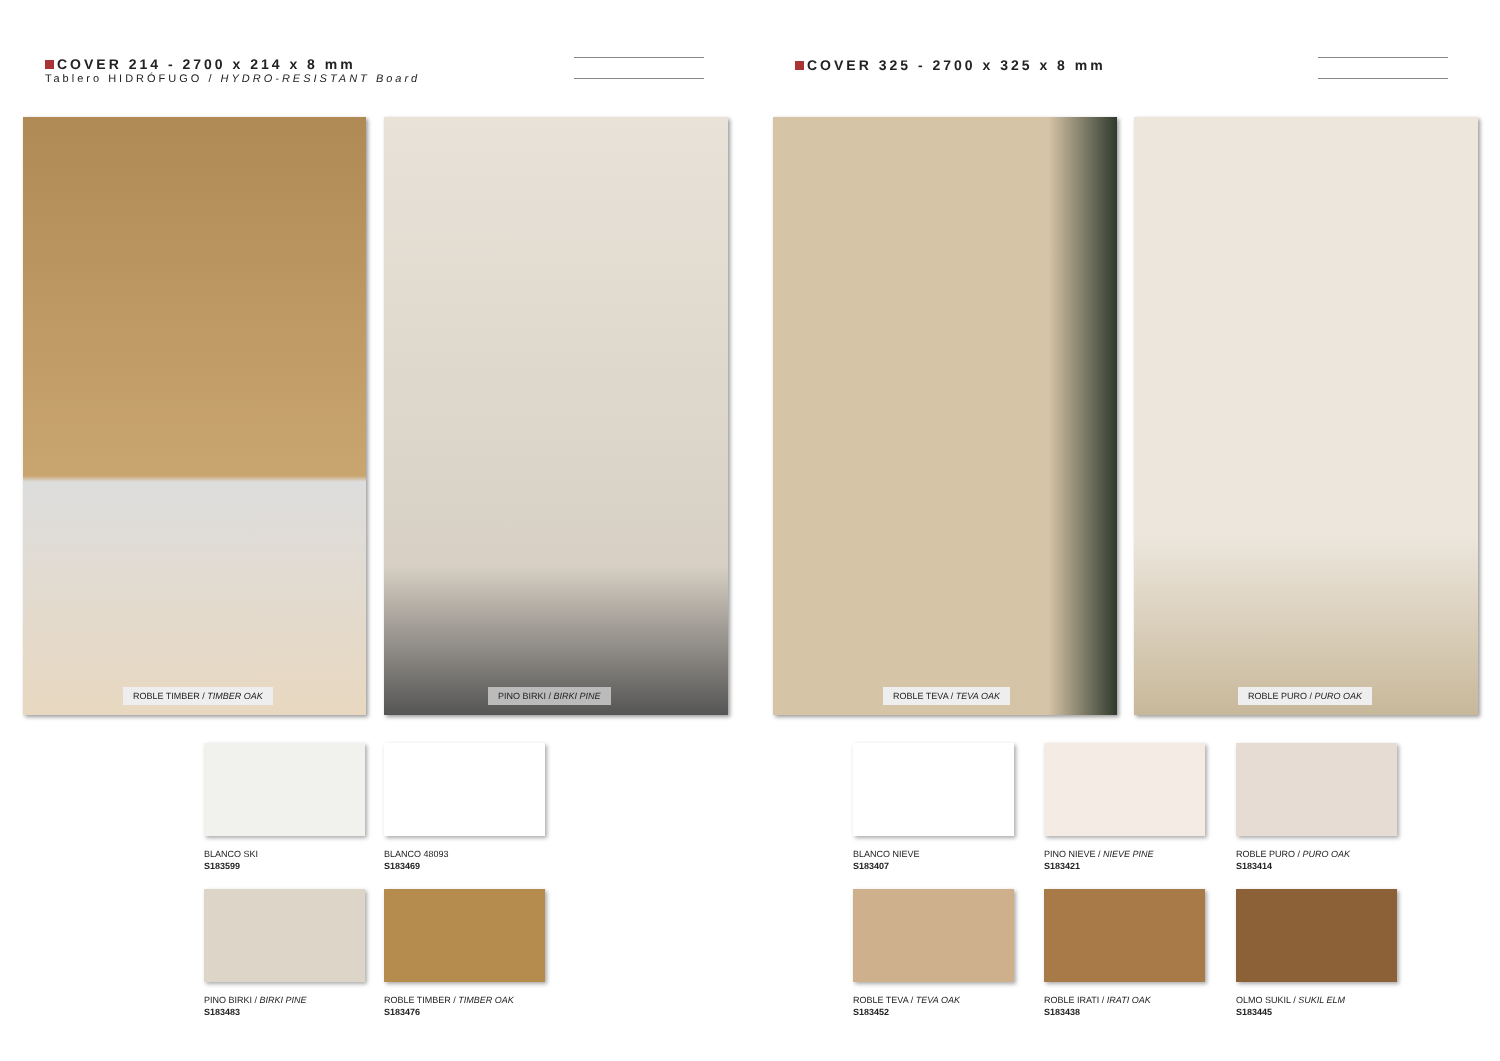COVER 214 - 2700 x 214 x 8 mm
Tablero HIDRÓFUGO / HYDRO-RESISTANT Board
ROBLE TIMBER / TIMBER OAK PINO BIRKI / BIRKI PINE
BLANCO SKI
S183599
BLANCO 48093
S183469
PINO BIRKI / BIRKI PINE
S183483
ROBLE TIMBER / TIMBER OAK
S183476
COVER 325 - 2700 x 325 x 8 mm
ROBLE TEVA / TEVA OAK ROBLE PURO / PURO OAK
BLANCO NIEVE
S183407
PINO NIEVE / NIEVE PINE
S183421
ROBLE PURO / PURO OAK
S183414
ROBLE TEVA / TEVA OAK
S183452
ROBLE IRATI / IRATI OAK
S183438
OLMO SUKIL / SUKIL ELM
S183445